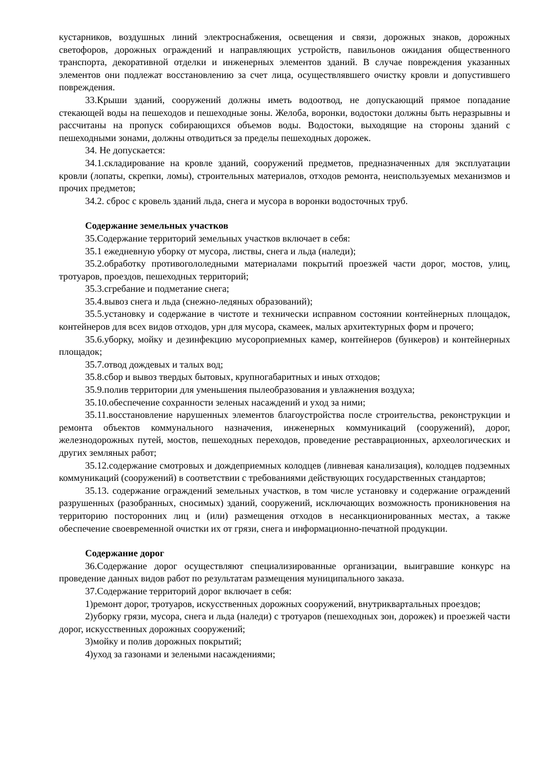кустарников, воздушных линий электроснабжения, освещения и связи, дорожных знаков, дорожных светофоров, дорожных ограждений и направляющих устройств, павильонов ожидания общественного транспорта, декоративной отделки и инженерных элементов зданий. В случае повреждения указанных элементов они подлежат восстановлению за счет лица, осуществлявшего очистку кровли и допустившего повреждения.
33.Крыши зданий, сооружений должны иметь водоотвод, не допускающий прямое попадание стекающей воды на пешеходов и пешеходные зоны. Желоба, воронки, водостоки должны быть неразрывны и рассчитаны на пропуск собирающихся объемов воды. Водостоки, выходящие на стороны зданий с пешеходными зонами, должны отводиться за пределы пешеходных дорожек.
34. Не допускается:
34.1.складирование на кровле зданий, сооружений предметов, предназначенных для эксплуатации кровли (лопаты, скрепки, ломы), строительных материалов, отходов ремонта, неиспользуемых механизмов и прочих предметов;
34.2. сброс с кровель зданий льда, снега и мусора в воронки водосточных труб.
Содержание земельных участков
35.Содержание территорий земельных участков включает в себя:
35.1 ежедневную уборку от мусора, листвы, снега и льда (наледи);
35.2.обработку противогололедными материалами покрытий проезжей части дорог, мостов, улиц, тротуаров, проездов, пешеходных территорий;
35.3.сгребание и подметание снега;
35.4.вывоз снега и льда (снежно-ледяных образований);
35.5.установку и содержание в чистоте и технически исправном состоянии контейнерных площадок, контейнеров для всех видов отходов, урн для мусора, скамеек, малых архитектурных форм и прочего;
35.6.уборку, мойку и дезинфекцию мусороприемных камер, контейнеров (бункеров) и контейнерных площадок;
35.7.отвод дождевых и талых вод;
35.8.сбор и вывоз твердых бытовых, крупногабаритных и иных отходов;
35.9.полив территории для уменьшения пылеобразования и увлажнения воздуха;
35.10.обеспечение сохранности зеленых насаждений и уход за ними;
35.11.восстановление нарушенных элементов благоустройства после строительства, реконструкции и ремонта объектов коммунального назначения, инженерных коммуникаций (сооружений), дорог, железнодорожных путей, мостов, пешеходных переходов, проведение реставрационных, археологических и других земляных работ;
35.12.содержание смотровых и дождеприемных колодцев (ливневая канализация), колодцев подземных коммуникаций (сооружений) в соответствии с требованиями действующих государственных стандартов;
35.13. содержание ограждений земельных участков, в том числе установку и содержание ограждений разрушенных (разобранных, сносимых) зданий, сооружений, исключающих возможность проникновения на территорию посторонних лиц и (или) размещения отходов в несанкционированных местах, а также обеспечение своевременной очистки их от грязи, снега и информационно-печатной продукции.
Содержание дорог
36.Содержание дорог осуществляют специализированные организации, выигравшие конкурс на проведение данных видов работ по результатам размещения муниципального заказа.
37.Содержание территорий дорог включает в себя:
1)ремонт дорог, тротуаров, искусственных дорожных сооружений, внутриквартальных проездов;
2)уборку грязи, мусора, снега и льда (наледи) с тротуаров (пешеходных зон, дорожек) и проезжей части дорог, искусственных дорожных сооружений;
3)мойку и полив дорожных покрытий;
4)уход за газонами и зелеными насаждениями;